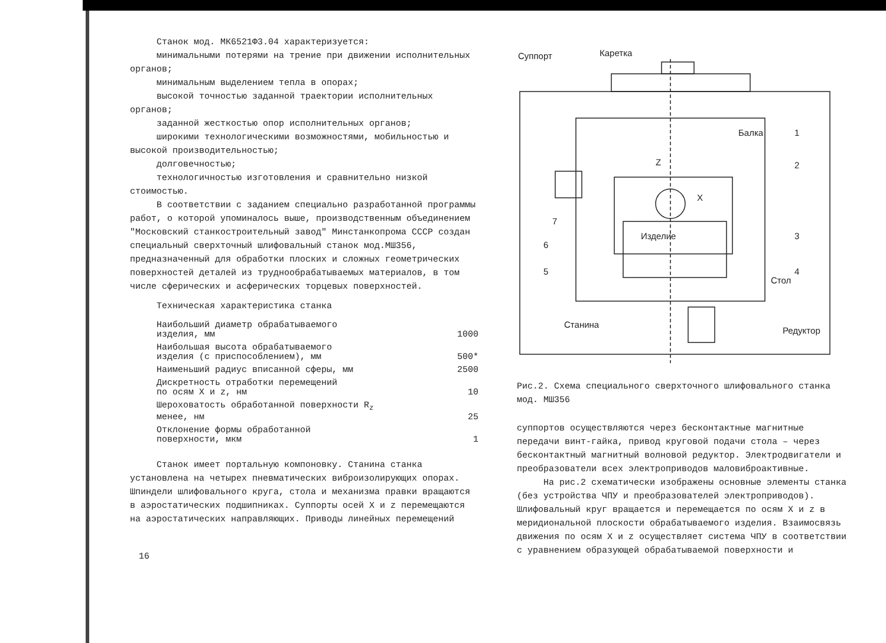Станок мод. МК6521Ф3.04 характеризуется:
минимальными потерями на трение при движении исполнительных органов;
минимальным выделением тепла в опорах;
высокой точностью заданной траектории исполнительных органов;
заданной жесткостью опор исполнительных органов;
широкими технологическими возможностями, мобильностью и высокой производительностью;
долговечностью;
технологичностью изготовления и сравнительно низкой стоимостью.
В соответствии с заданием специально разработанной программы работ, о которой упоминалось выше, производственным объединением "Московский станкостроительный завод" Минстанкопрома СССР создан специальный сверхточный шлифовальный станок мод.МШ356, предназначенный для обработки плоских и сложных геометрических поверхностей деталей из труднообрабатываемых материалов, в том числе сферических и асферических торцевых поверхностей.
Техническая характеристика станка
| Наибольший диаметр обрабатываемого изделия, мм | 1000 |
| Наибольшая высота обрабатываемого изделия (с приспособлением), мм | 500* |
| Наименьший радиус вписанной сферы, мм | 2500 |
| Дискретность отработки перемещений по осям X и z, нм | 10 |
| Шероховатость обработанной поверхности R<sub>z</sub> менее, нм | 25 |
| Отклонение формы обработанной поверхности, мкм | 1 |
Станок имеет портальную компоновку. Станина станка установлена на четырех пневматических виброизолирующих опорах. Шпиндели шлифовального круга, стола и механизма правки вращаются в аэростатических подшипниках. Суппорты осей X и z перемещаются на аэростатических направляющих. Приводы линейных перемещений
16
Суппорт
Каретка
Балка
Изделие
Станина
Стол
Редуктор
1
2
3
4
5
6
7
Z
X
Рис.2. Схема специального сверхточного шлифовального станка мод. МШ356
суппортов осуществляются через бесконтактные магнитные передачи винт-гайка, привод круговой подачи стола – через бесконтактный магнитный волновой редуктор. Электродвигатели и преобразователи всех электроприводов маловиброактивные.
На рис.2 схематически изображены основные элементы станка (без устройства ЧПУ и преобразователей электроприводов). Шлифовальный круг вращается и перемещается по осям X и z в меридиональной плоскости обрабатываемого изделия. Взаимосвязь движения по осям X и z осуществляет система ЧПУ в соответствии с уравнением образующей обрабатываемой поверхности и